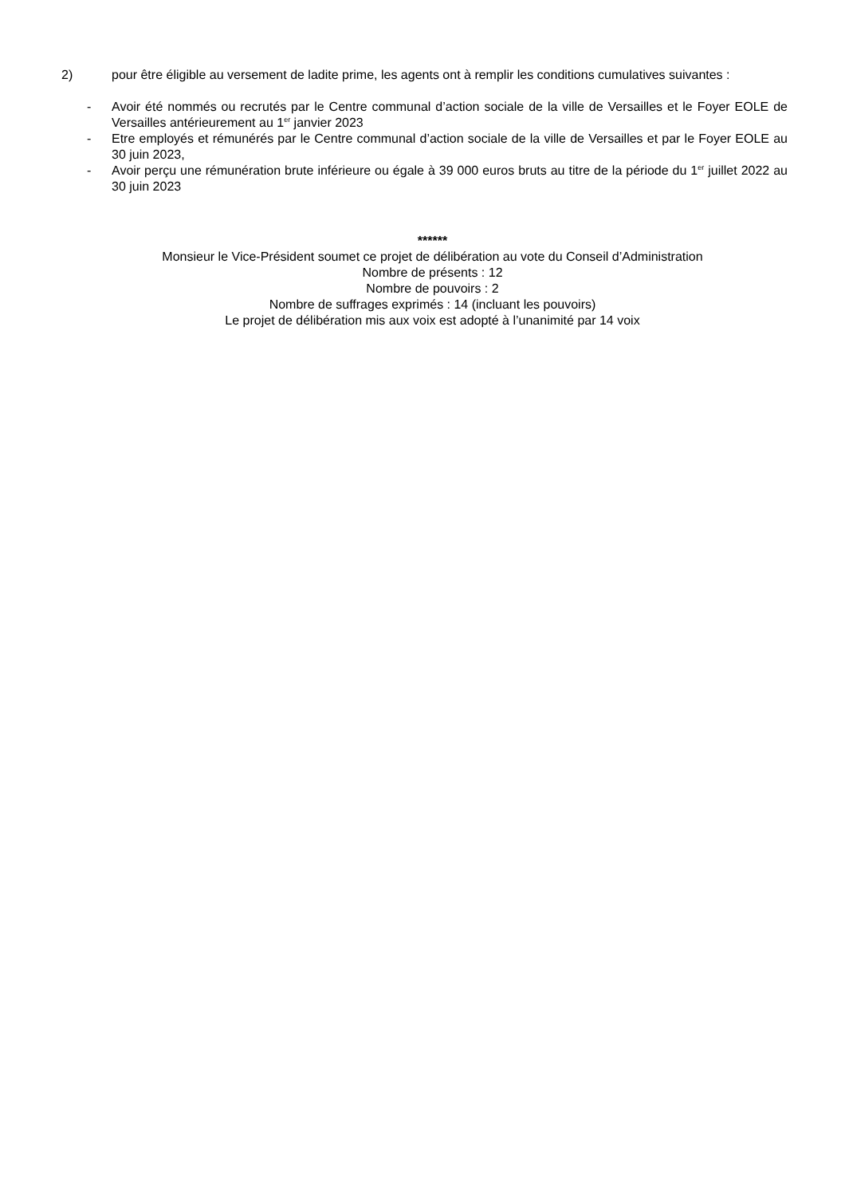2) pour être éligible au versement de ladite prime, les agents ont à remplir les conditions cumulatives suivantes :
- Avoir été nommés ou recrutés par le Centre communal d’action sociale de la ville de Versailles et le Foyer EOLE de Versailles antérieurement au 1<sup>er</sup> janvier 2023
- Etre employés et rémunérés par le Centre communal d’action sociale de la ville de Versailles et par le Foyer EOLE au 30 juin 2023,
- Avoir perçu une rémunération brute inférieure ou égale à 39 000 euros bruts au titre de la période du 1<sup>er</sup> juillet 2022 au 30 juin 2023
******
Monsieur le Vice-Président soumet ce projet de délibération au vote du Conseil d’Administration
Nombre de présents : 12
Nombre de pouvoirs : 2
Nombre de suffrages exprimés : 14 (incluant les pouvoirs)
Le projet de délibération mis aux voix est adopté à l’unanimité par 14 voix